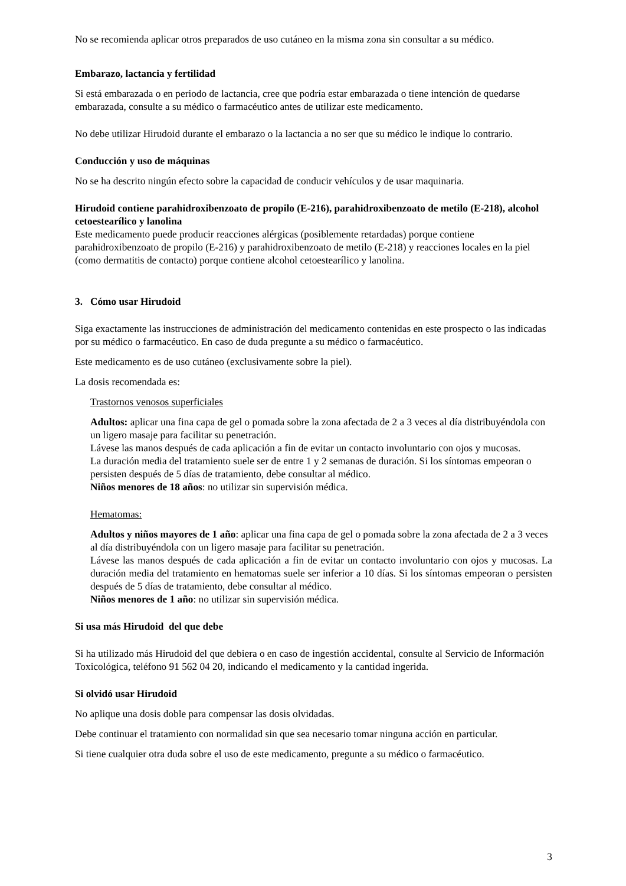No se recomienda aplicar otros preparados de uso cutáneo en la misma zona sin consultar a su médico.
Embarazo, lactancia y fertilidad
Si está embarazada o en periodo de lactancia, cree que podría estar embarazada o tiene intención de quedarse embarazada, consulte a su médico o farmacéutico antes de utilizar este medicamento.
No debe utilizar Hirudoid durante el embarazo o la lactancia a no ser que su médico le indique lo contrario.
Conducción y uso de máquinas
No se ha descrito ningún efecto sobre la capacidad de conducir vehículos y de usar maquinaria.
Hirudoid contiene parahidroxibenzoato de propilo (E-216), parahidroxibenzoato de metilo (E-218), alcohol cetoestearílico y lanolina
Este medicamento puede producir reacciones alérgicas (posiblemente retardadas) porque contiene parahidroxibenzoato de propilo (E-216) y parahidroxibenzoato de metilo (E-218) y reacciones locales en la piel (como dermatitis de contacto) porque contiene alcohol cetoestearílico y lanolina.
3. Cómo usar Hirudoid
Siga exactamente las instrucciones de administración del medicamento contenidas en este prospecto o las indicadas por su médico o farmacéutico. En caso de duda pregunte a su médico o farmacéutico.
Este medicamento es de uso cutáneo (exclusivamente sobre la piel).
La dosis recomendada es:
Trastornos venosos superficiales
Adultos: aplicar una fina capa de gel o pomada sobre la zona afectada de 2 a 3 veces al día distribuyéndola con un ligero masaje para facilitar su penetración.
Lávese las manos después de cada aplicación a fin de evitar un contacto involuntario con ojos y mucosas.
La duración media del tratamiento suele ser de entre 1 y 2 semanas de duración. Si los síntomas empeoran o persisten después de 5 días de tratamiento, debe consultar al médico.
Niños menores de 18 años: no utilizar sin supervisión médica.
Hematomas:
Adultos y niños mayores de 1 año: aplicar una fina capa de gel o pomada sobre la zona afectada de 2 a 3 veces al día distribuyéndola con un ligero masaje para facilitar su penetración.
Lávese las manos después de cada aplicación a fin de evitar un contacto involuntario con ojos y mucosas. La duración media del tratamiento en hematomas suele ser inferior a 10 días. Si los síntomas empeoran o persisten después de 5 días de tratamiento, debe consultar al médico.
Niños menores de 1 año: no utilizar sin supervisión médica.
Si usa más Hirudoid del que debe
Si ha utilizado más Hirudoid del que debiera o en caso de ingestión accidental, consulte al Servicio de Información Toxicológica, teléfono 91 562 04 20, indicando el medicamento y la cantidad ingerida.
Si olvidó usar Hirudoid
No aplique una dosis doble para compensar las dosis olvidadas.
Debe continuar el tratamiento con normalidad sin que sea necesario tomar ninguna acción en particular.
Si tiene cualquier otra duda sobre el uso de este medicamento, pregunte a su médico o farmacéutico.
3